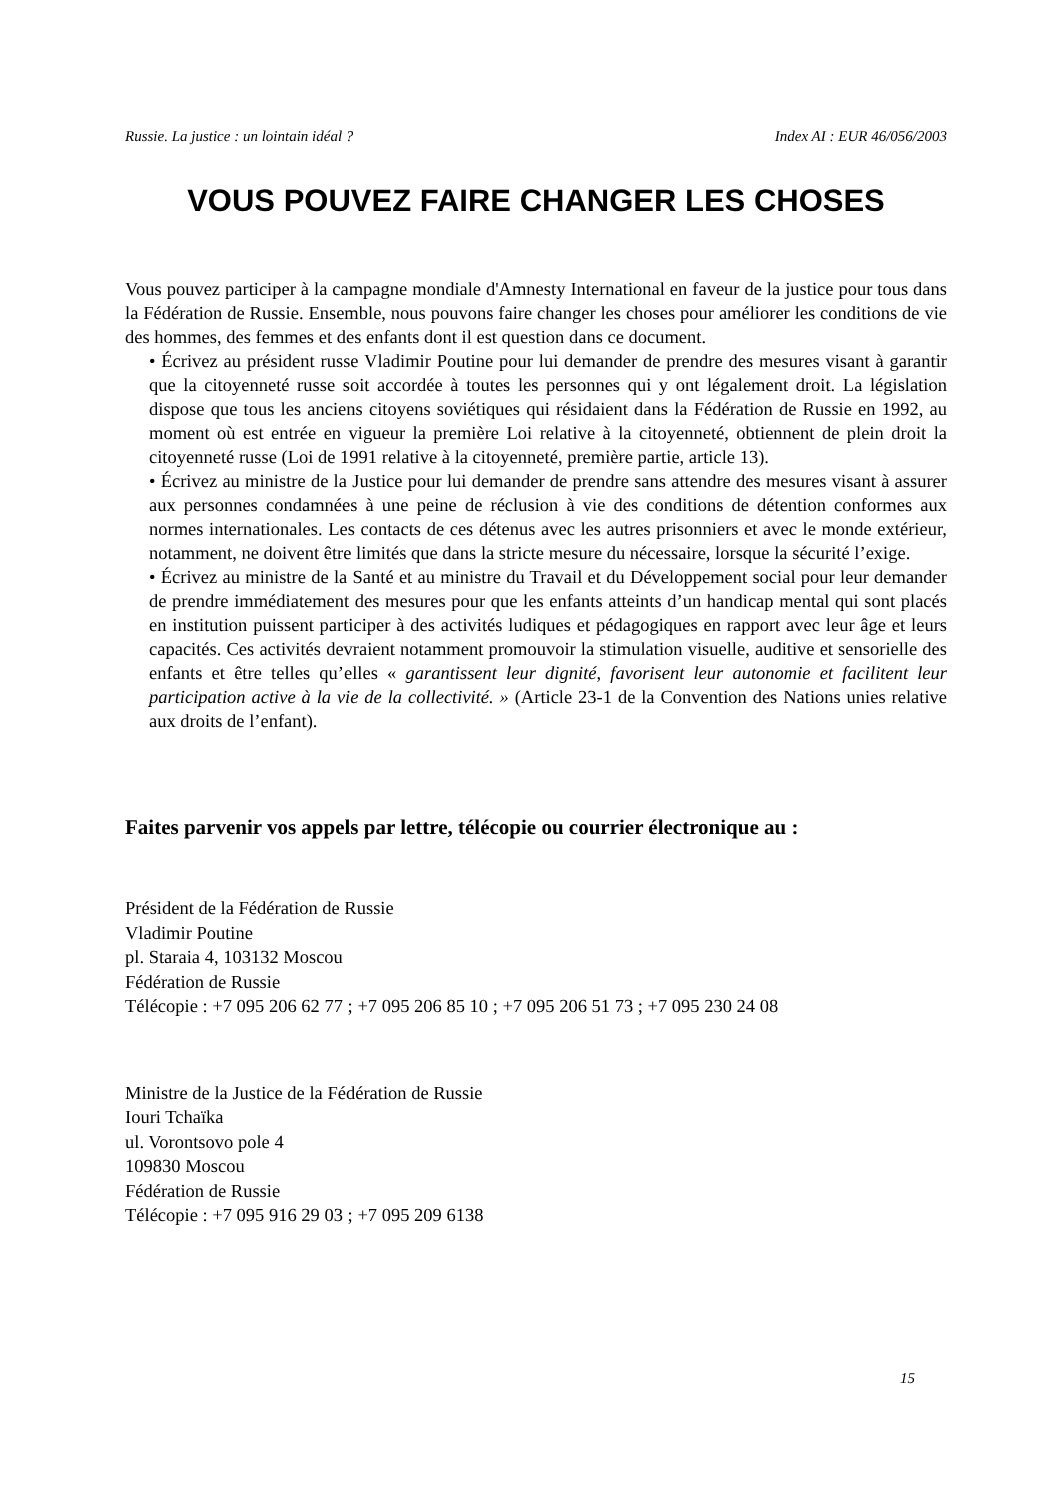Russie. La justice : un lointain idéal ? Index AI : EUR 46/056/2003
VOUS POUVEZ FAIRE CHANGER LES CHOSES
Vous pouvez participer à la campagne mondiale d'Amnesty International en faveur de la justice pour tous dans la Fédération de Russie. Ensemble, nous pouvons faire changer les choses pour améliorer les conditions de vie des hommes, des femmes et des enfants dont il est question dans ce document.
• Écrivez au président russe Vladimir Poutine pour lui demander de prendre des mesures visant à garantir que la citoyenneté russe soit accordée à toutes les personnes qui y ont légalement droit. La législation dispose que tous les anciens citoyens soviétiques qui résidaient dans la Fédération de Russie en 1992, au moment où est entrée en vigueur la première Loi relative à la citoyenneté, obtiennent de plein droit la citoyenneté russe (Loi de 1991 relative à la citoyenneté, première partie, article 13).
• Écrivez au ministre de la Justice pour lui demander de prendre sans attendre des mesures visant à assurer aux personnes condamnées à une peine de réclusion à vie des conditions de détention conformes aux normes internationales. Les contacts de ces détenus avec les autres prisonniers et avec le monde extérieur, notamment, ne doivent être limités que dans la stricte mesure du nécessaire, lorsque la sécurité l’exige.
• Écrivez au ministre de la Santé et au ministre du Travail et du Développement social pour leur demander de prendre immédiatement des mesures pour que les enfants atteints d’un handicap mental qui sont placés en institution puissent participer à des activités ludiques et pédagogiques en rapport avec leur âge et leurs capacités. Ces activités devraient notamment promouvoir la stimulation visuelle, auditive et sensorielle des enfants et être telles qu’elles « garantissent leur dignité, favorisent leur autonomie et facilitent leur participation active à la vie de la collectivité. » (Article 23-1 de la Convention des Nations unies relative aux droits de l’enfant).
Faites parvenir vos appels par lettre, télécopie ou courrier électronique au :
Président de la Fédération de Russie
Vladimir Poutine
pl. Staraia 4, 103132 Moscou
Fédération de Russie
Télécopie : +7 095 206 62 77 ; +7 095 206 85 10 ; +7 095 206 51 73 ; +7 095 230 24 08
Ministre de la Justice de la Fédération de Russie
Iouri Tchaïka
ul. Vorontsovo pole 4
109830 Moscou
Fédération de Russie
Télécopie : +7 095 916 29 03 ; +7 095 209 6138
15